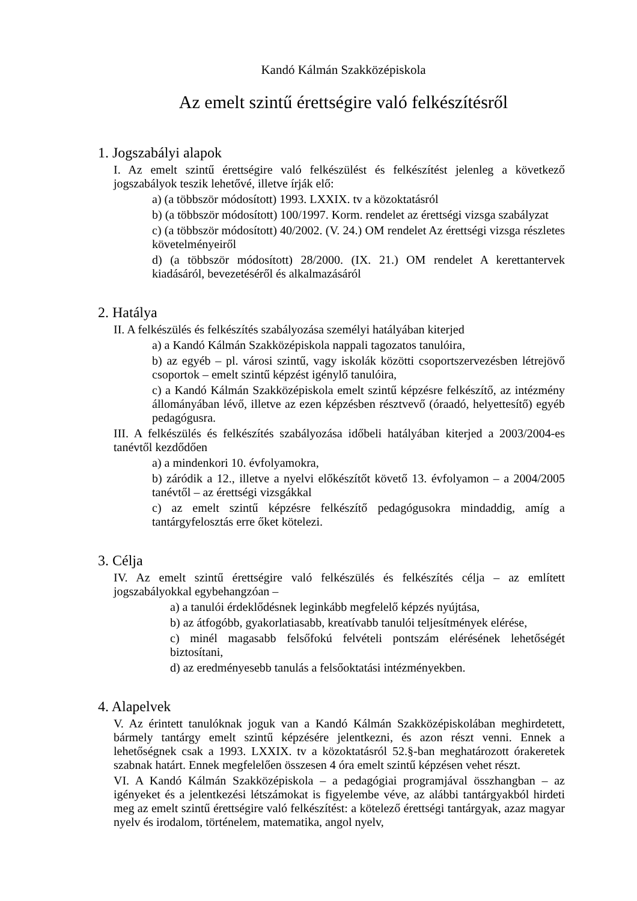Kandó Kálmán Szakközépiskola
Az emelt szintű érettségire való felkészítésről
1. Jogszabályi alapok
I. Az emelt szintű érettségire való felkészülést és felkészítést jelenleg a következő jogszabályok teszik lehetővé, illetve írják elő:
a) (a többször módosított) 1993. LXXIX. tv a közoktatásról
b) (a többször módosított) 100/1997. Korm. rendelet az érettségi vizsga szabályzat
c) (a többször módosított) 40/2002. (V. 24.) OM rendelet Az érettségi vizsga részletes követelményeiről
d) (a többször módosított) 28/2000. (IX. 21.) OM rendelet A kerettantervek kiadásáról, bevezetéséről és alkalmazásáról
2. Hatálya
II. A felkészülés és felkészítés szabályozása személyi hatályában kiterjed
a) a Kandó Kálmán Szakközépiskola nappali tagozatos tanulóira,
b) az egyéb – pl. városi szintű, vagy iskolák közötti csoportszervezésben létrejövő csoportok – emelt szintű képzést igénylő tanulóira,
c) a Kandó Kálmán Szakközépiskola emelt szintű képzésre felkészítő, az intézmény állományában lévő, illetve az ezen képzésben résztvevő (óraadó, helyettesítő) egyéb pedagógusra.
III. A felkészülés és felkészítés szabályozása időbeli hatályában kiterjed a 2003/2004-es tanévtől kezdődően
a) a mindenkori 10. évfolyamokra,
b) záródik a 12., illetve a nyelvi előkészítőt követő 13. évfolyamon – a 2004/2005 tanévtől – az érettségi vizsgákkal
c) az emelt szintű képzésre felkészítő pedagógusokra mindaddig, amíg a tantárgyfelosztás erre őket kötelezi.
3. Célja
IV. Az emelt szintű érettségire való felkészülés és felkészítés célja – az említett jogszabályokkal egybehangzóan –
a) a tanulói érdeklődésnek leginkább megfelelő képzés nyújtása,
b) az átfogóbb, gyakorlatiasabb, kreatívabb tanulói teljesítmények elérése,
c) minél magasabb felsőfokú felvételi pontszám elérésének lehetőségét biztosítani,
d) az eredményesebb tanulás a felsőoktatási intézményekben.
4. Alapelvek
V. Az érintett tanulóknak joguk van a Kandó Kálmán Szakközépiskolában meghirdetett, bármely tantárgy emelt szintű képzésére jelentkezni, és azon részt venni. Ennek a lehetőségnek csak a 1993. LXXIX. tv a közoktatásról 52.§-ban meghatározott órakeretek szabnak határt. Ennek megfelelően összesen 4 óra emelt szintű képzésen vehet részt.
VI. A Kandó Kálmán Szakközépiskola – a pedagógiai programjával összhangban – az igényeket és a jelentkezési létszámokat is figyelembe véve, az alábbi tantárgyakból hirdeti meg az emelt szintű érettségire való felkészítést: a kötelező érettségi tantárgyak, azaz magyar nyelv és irodalom, történelem, matematika, angol nyelv,